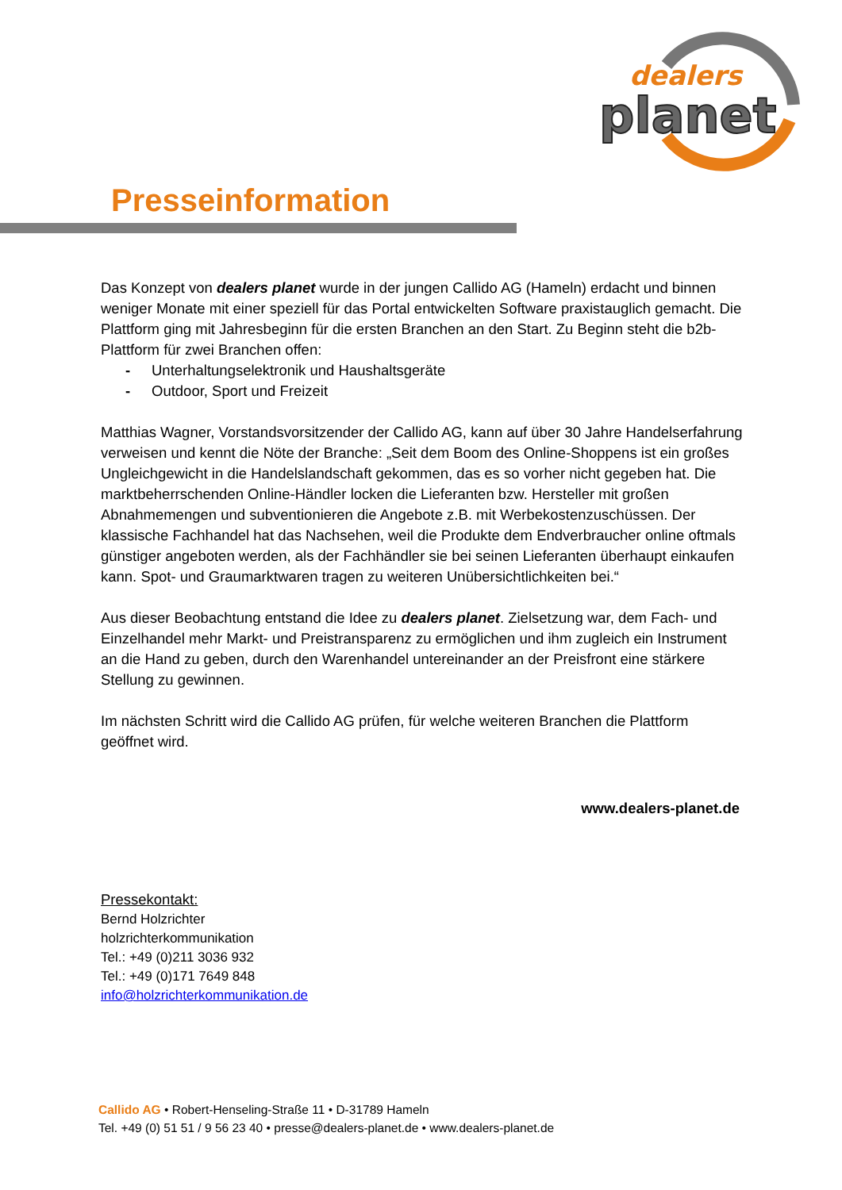dealers
planet
Presseinformation
Das Konzept von dealers planet wurde in der jungen Callido AG (Hameln) erdacht und binnen weniger Monate mit einer speziell für das Portal entwickelten Software praxistauglich gemacht. Die Plattform ging mit Jahresbeginn für die ersten Branchen an den Start. Zu Beginn steht die b2b-Plattform für zwei Branchen offen:
- Unterhaltungselektronik und Haushaltsgeräte
- Outdoor, Sport und Freizeit
Matthias Wagner, Vorstandsvorsitzender der Callido AG, kann auf über 30 Jahre Handelserfahrung verweisen und kennt die Nöte der Branche: „Seit dem Boom des Online-Shoppens ist ein großes Ungleichgewicht in die Handelslandschaft gekommen, das es so vorher nicht gegeben hat. Die marktbeherrschenden Online-Händler locken die Lieferanten bzw. Hersteller mit großen Abnahmemengen und subventionieren die Angebote z.B. mit Werbekostenzuschüssen. Der klassische Fachhandel hat das Nachsehen, weil die Produkte dem Endverbraucher online oftmals günstiger angeboten werden, als der Fachhändler sie bei seinen Lieferanten überhaupt einkaufen kann. Spot- und Graumarktwaren tragen zu weiteren Unübersichtlichkeiten bei.“
Aus dieser Beobachtung entstand die Idee zu dealers planet. Zielsetzung war, dem Fach- und Einzelhandel mehr Markt- und Preistransparenz zu ermöglichen und ihm zugleich ein Instrument an die Hand zu geben, durch den Warenhandel untereinander an der Preisfront eine stärkere Stellung zu gewinnen.
Im nächsten Schritt wird die Callido AG prüfen, für welche weiteren Branchen die Plattform geöffnet wird.
www.dealers-planet.de
Pressekontakt:
Bernd Holzrichter
holzrichterkommunikation
Tel.: +49 (0)211 3036 932
Tel.: +49 (0)171 7649 848
info@holzrichterkommunikation.de
Callido AG • Robert-Henseling-Straße 11 • D-31789 Hameln
Tel. +49 (0) 51 51 / 9 56 23 40 • presse@dealers-planet.de • www.dealers-planet.de